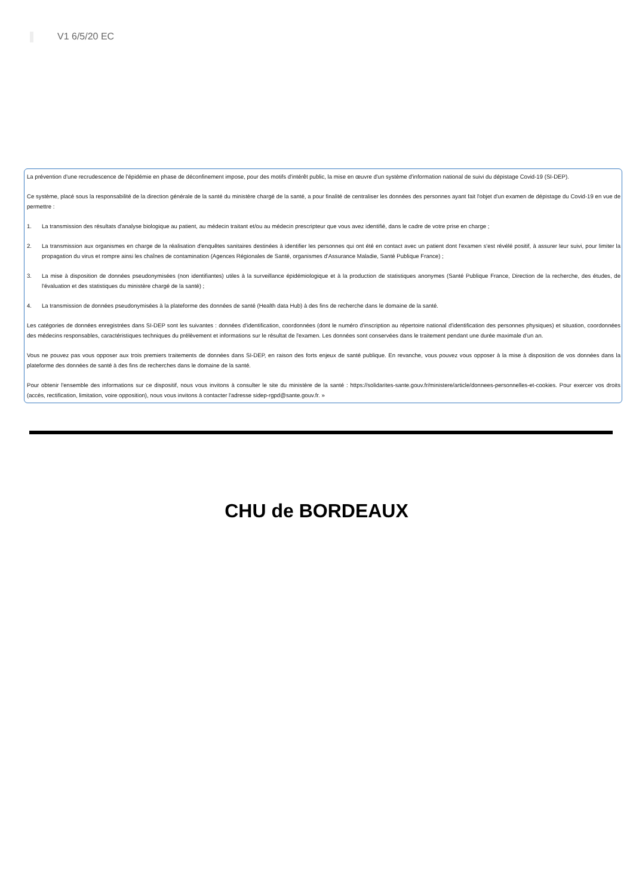V1 6/5/20 EC
La prévention d'une recrudescence de l'épidémie en phase de déconfinement impose, pour des motifs d'intérêt public, la mise en œuvre d'un système d'information national de suivi du dépistage Covid-19 (SI-DEP).
Ce système, placé sous la responsabilité de la direction générale de la santé du ministère chargé de la santé, a pour finalité de centraliser les données des personnes ayant fait l'objet d'un examen de dépistage du Covid-19 en vue de permettre :
1. La transmission des résultats d'analyse biologique au patient, au médecin traitant et/ou au médecin prescripteur que vous avez identifié, dans le cadre de votre prise en charge ;
2. La transmission aux organismes en charge de la réalisation d'enquêtes sanitaires destinées à identifier les personnes qui ont été en contact avec un patient dont l'examen s'est révélé positif, à assurer leur suivi, pour limiter la propagation du virus et rompre ainsi les chaînes de contamination (Agences Régionales de Santé, organismes d'Assurance Maladie, Santé Publique France) ;
3. La mise à disposition de données pseudonymisées (non identifiantes) utiles à la surveillance épidémiologique et à la production de statistiques anonymes (Santé Publique France, Direction de la recherche, des études, de l'évaluation et des statistiques du ministère chargé de la santé) ;
4. La transmission de données pseudonymisées à la plateforme des données de santé (Health data Hub) à des fins de recherche dans le domaine de la santé.
Les catégories de données enregistrées dans SI-DEP sont les suivantes : données d'identification, coordonnées (dont le numéro d'inscription au répertoire national d'identification des personnes physiques) et situation, coordonnées des médecins responsables, caractéristiques techniques du prélèvement et informations sur le résultat de l'examen. Les données sont conservées dans le traitement pendant une durée maximale d'un an.
Vous ne pouvez pas vous opposer aux trois premiers traitements de données dans SI-DEP, en raison des forts enjeux de santé publique. En revanche, vous pouvez vous opposer à la mise à disposition de vos données dans la plateforme des données de santé à des fins de recherches dans le domaine de la santé.
Pour obtenir l'ensemble des informations sur ce dispositif, nous vous invitons à consulter le site du ministère de la santé : https://solidarites-sante.gouv.fr/ministere/article/donnees-personnelles-et-cookies. Pour exercer vos droits (accès, rectification, limitation, voire opposition), nous vous invitons à contacter l'adresse sidep-rgpd@sante.gouv.fr. »
CHU de BORDEAUX